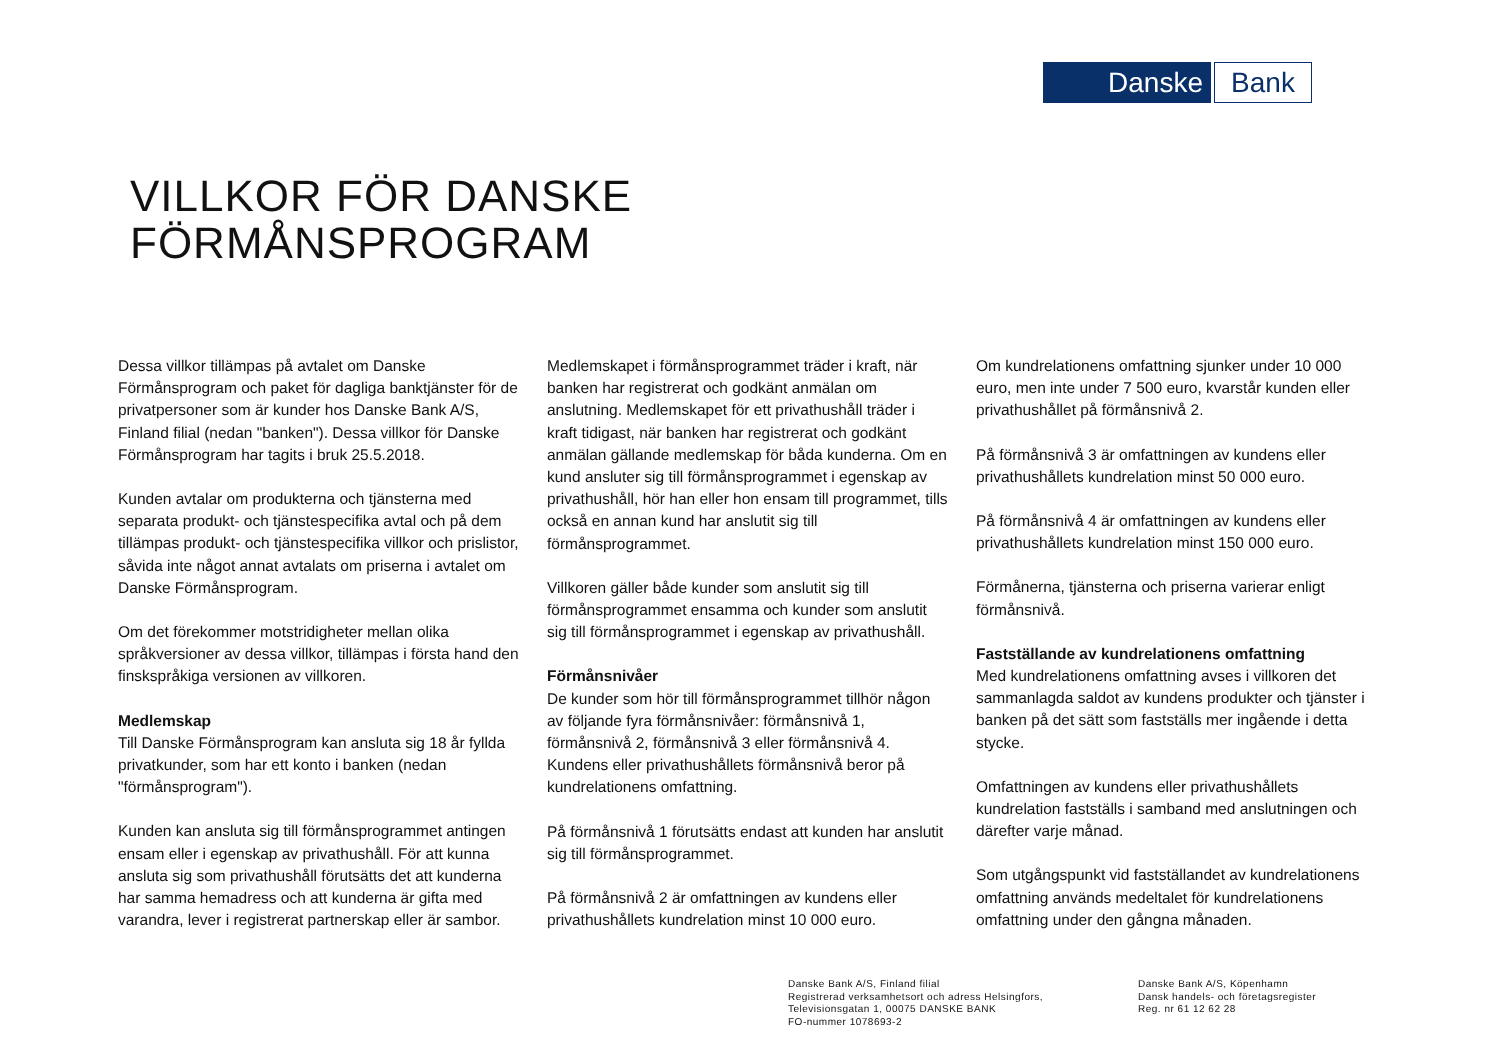Danske Bank
VILLKOR FÖR DANSKE
FÖRMÅNSPROGRAM
Dessa villkor tillämpas på avtalet om Danske Förmånsprogram och paket för dagliga banktjänster för de privatpersoner som är kunder hos Danske Bank A/S, Finland filial (nedan "banken"). Dessa villkor för Danske Förmånsprogram har tagits i bruk 25.5.2018.
Kunden avtalar om produkterna och tjänsterna med separata produkt- och tjänstespecifika avtal och på dem tillämpas produkt- och tjänstespecifika villkor och prislistor, såvida inte något annat avtalats om priserna i avtalet om Danske Förmånsprogram.
Om det förekommer motstridigheter mellan olika språkversioner av dessa villkor, tillämpas i första hand den finskspråkiga versionen av villkoren.
Medlemskap
Till Danske Förmånsprogram kan ansluta sig 18 år fyllda privatkunder, som har ett konto i banken (nedan "förmånsprogram").
Kunden kan ansluta sig till förmånsprogrammet antingen ensam eller i egenskap av privathushåll. För att kunna ansluta sig som privathushåll förutsätts det att kunderna har samma hemadress och att kunderna är gifta med varandra, lever i registrerat partnerskap eller är sambor.
Medlemskapet i förmånsprogrammet träder i kraft, när banken har registrerat och godkänt anmälan om anslutning. Medlemskapet för ett privathushåll träder i kraft tidigast, när banken har registrerat och godkänt anmälan gällande medlemskap för båda kunderna. Om en kund ansluter sig till förmånsprogrammet i egenskap av privathushåll, hör han eller hon ensam till programmet, tills också en annan kund har anslutit sig till förmånsprogrammet.
Villkoren gäller både kunder som anslutit sig till förmånsprogrammet ensamma och kunder som anslutit sig till förmånsprogrammet i egenskap av privathushåll.
Förmånsnivåer
De kunder som hör till förmånsprogrammet tillhör någon av följande fyra förmånsnivåer: förmånsnivå 1, förmånsnivå 2, förmånsnivå 3 eller förmånsnivå 4. Kundens eller privathushållets förmånsnivå beror på kundrelationens omfattning.
På förmånsnivå 1 förutsätts endast att kunden har anslutit sig till förmånsprogrammet.
På förmånsnivå 2 är omfattningen av kundens eller privathushållets kundrelation minst 10 000 euro.
Om kundrelationens omfattning sjunker under 10 000 euro, men inte under 7 500 euro, kvarstår kunden eller privathushållet på förmånsnivå 2.
På förmånsnivå 3 är omfattningen av kundens eller privathushållets kundrelation minst 50 000 euro.
På förmånsnivå 4 är omfattningen av kundens eller privathushållets kundrelation minst 150 000 euro.
Förmånerna, tjänsterna och priserna varierar enligt förmånsnivå.
Fastställande av kundrelationens omfattning
Med kundrelationens omfattning avses i villkoren det sammanlagda saldot av kundens produkter och tjänster i banken på det sätt som fastställs mer ingående i detta stycke.
Omfattningen av kundens eller privathushållets kundrelation fastställs i samband med anslutningen och därefter varje månad.
Som utgångspunkt vid fastställandet av kundrelationens omfattning används medeltalet för kundrelationens omfattning under den gångna månaden.
Danske Bank A/S, Finland filial
Registrerad verksamhetsort och adress Helsingfors,
Televisionsgatan 1, 00075 DANSKE BANK
FO-nummer 1078693-2
Danske Bank A/S, Köpenhamn
Dansk handels- och företagsregister
Reg. nr 61 12 62 28